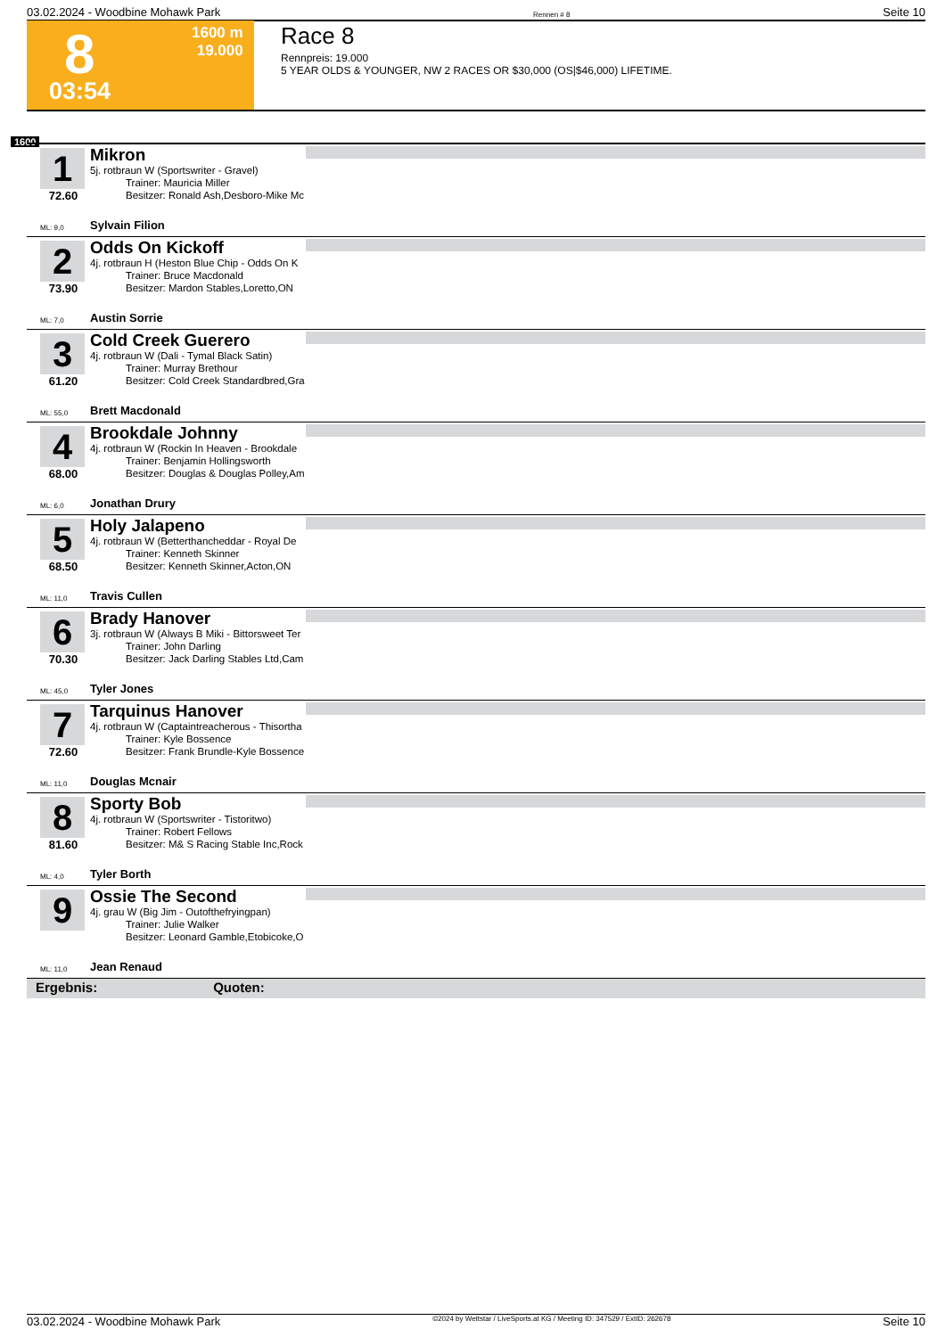03.02.2024 - Woodbine Mohawk Park Rennen # 8 Seite 10
8 1600 m
19.000
03:54
Race 8
Rennpreis: 19.000
5 YEAR OLDS & YOUNGER, NW 2 RACES OR $30,000 (OS|$46,000) LIFETIME.
1600
1
72.60
Mikron
5j. rotbraun W (Sportswriter - Gravel)
Trainer: Mauricia Miller
Besitzer: Ronald Ash,Desboro-Mike Mc
ML: 9,0 Sylvain Filion
2
73.90
Odds On Kickoff
4j. rotbraun H (Heston Blue Chip - Odds On K
Trainer: Bruce Macdonald
Besitzer: Mardon Stables,Loretto,ON
ML: 7,0 Austin Sorrie
3
61.20
Cold Creek Guerero
4j. rotbraun W (Dali - Tymal Black Satin)
Trainer: Murray Brethour
Besitzer: Cold Creek Standardbred,Gra
ML: 55,0 Brett Macdonald
4
68.00
Brookdale Johnny
4j. rotbraun W (Rockin In Heaven - Brookdale
Trainer: Benjamin Hollingsworth
Besitzer: Douglas & Douglas Polley,Am
ML: 6,0 Jonathan Drury
5
68.50
Holy Jalapeno
4j. rotbraun W (Betterthancheddar - Royal De
Trainer: Kenneth Skinner
Besitzer: Kenneth Skinner,Acton,ON
ML: 11,0 Travis Cullen
6
70.30
Brady Hanover
3j. rotbraun W (Always B Miki - Bittorsweet Ter
Trainer: John Darling
Besitzer: Jack Darling Stables Ltd,Cam
ML: 45,0 Tyler Jones
7
72.60
Tarquinus Hanover
4j. rotbraun W (Captaintreacherous - Thisortha
Trainer: Kyle Bossence
Besitzer: Frank Brundle-Kyle Bossence
ML: 11,0 Douglas Mcnair
8
81.60
Sporty Bob
4j. rotbraun W (Sportswriter - Tistoritwo)
Trainer: Robert Fellows
Besitzer: M& S Racing Stable Inc,Rock
ML: 4,0 Tyler Borth
9
Ossie The Second
4j. grau W (Big Jim - Outofthefryingpan)
Trainer: Julie Walker
Besitzer: Leonard Gamble,Etobicoke,O
ML: 11,0 Jean Renaud
Ergebnis: Quoten:
03.02.2024 - Woodbine Mohawk Park ©2024 by Wettstar / LiveSports.at KG / Meeting ID: 347529 / ExtID: 262678 Seite 10